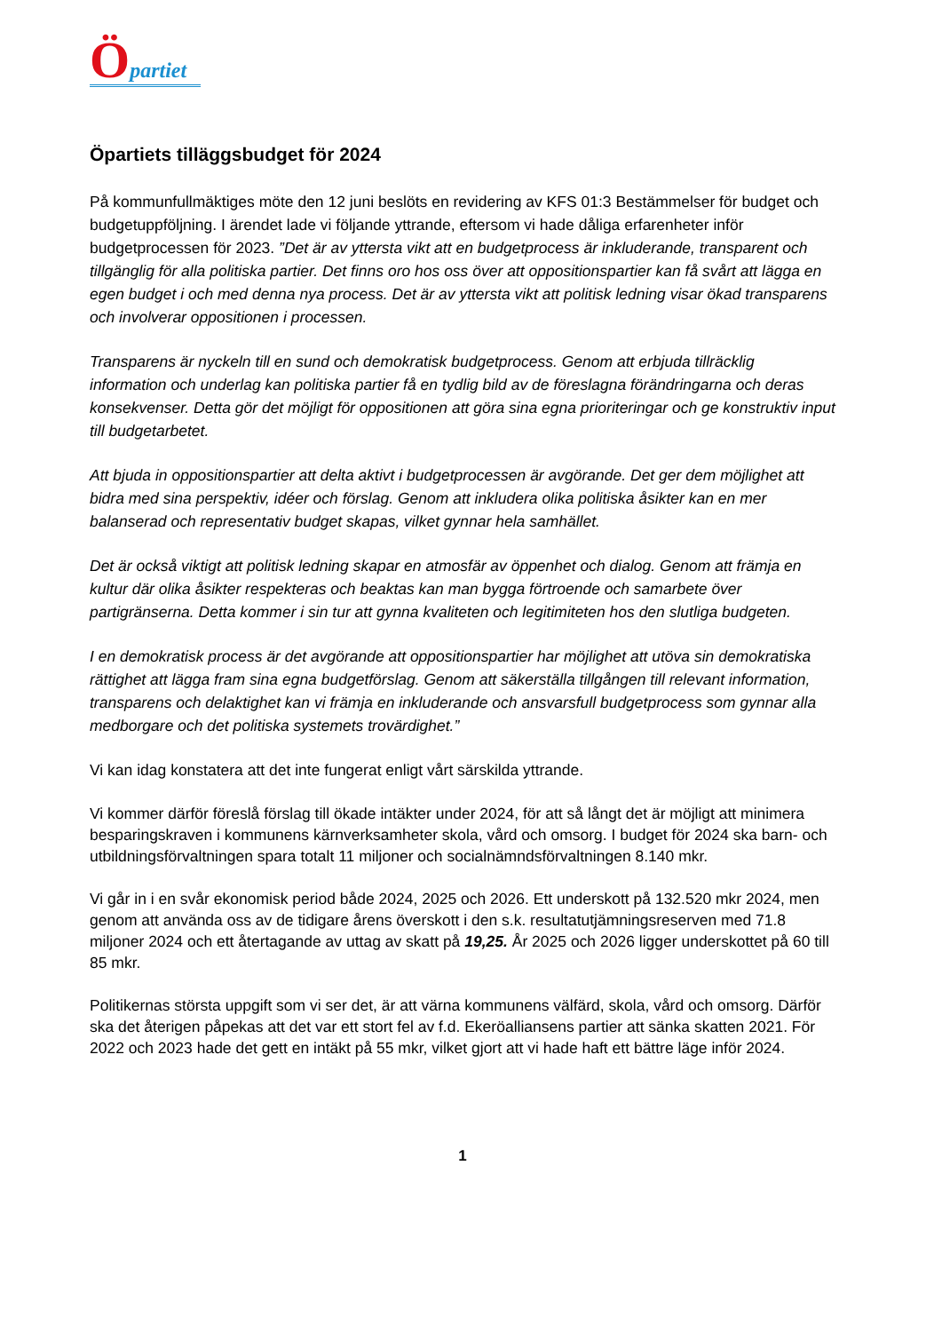Öpartiet
Öpartiets tilläggsbudget för 2024
På kommunfullmäktiges möte den 12 juni beslöts en revidering av KFS 01:3 Bestämmelser för budget och budgetuppföljning. I ärendet lade vi följande yttrande, eftersom vi hade dåliga erfarenheter inför budgetprocessen för 2023. ”Det är av yttersta vikt att en budgetprocess är inkluderande, transparent och tillgänglig för alla politiska partier. Det finns oro hos oss över att oppositionspartier kan få svårt att lägga en egen budget i och med denna nya process. Det är av yttersta vikt att politisk ledning visar ökad transparens och involverar oppositionen i processen.
Transparens är nyckeln till en sund och demokratisk budgetprocess. Genom att erbjuda tillräcklig information och underlag kan politiska partier få en tydlig bild av de föreslagna förändringarna och deras konsekvenser. Detta gör det möjligt för oppositionen att göra sina egna prioriteringar och ge konstruktiv input till budgetarbetet.
Att bjuda in oppositionspartier att delta aktivt i budgetprocessen är avgörande. Det ger dem möjlighet att bidra med sina perspektiv, idéer och förslag. Genom att inkludera olika politiska åsikter kan en mer balanserad och representativ budget skapas, vilket gynnar hela samhället.
Det är också viktigt att politisk ledning skapar en atmosfär av öppenhet och dialog. Genom att främja en kultur där olika åsikter respekteras och beaktas kan man bygga förtroende och samarbete över partigränserna. Detta kommer i sin tur att gynna kvaliteten och legitimiteten hos den slutliga budgeten.
I en demokratisk process är det avgörande att oppositionspartier har möjlighet att utöva sin demokratiska rättighet att lägga fram sina egna budgetförslag. Genom att säkerställa tillgången till relevant information, transparens och delaktighet kan vi främja en inkluderande och ansvarsfull budgetprocess som gynnar alla medborgare och det politiska systemets trovärdighet.”
Vi kan idag konstatera att det inte fungerat enligt vårt särskilda yttrande.
Vi kommer därför föreslå förslag till ökade intäkter under 2024, för att så långt det är möjligt att minimera besparingskraven i kommunens kärnverksamheter skola, vård och omsorg. I budget för 2024 ska barn- och utbildningsförvaltningen spara totalt 11 miljoner och socialnämndsförvaltningen 8.140 mkr.
Vi går in i en svår ekonomisk period både 2024, 2025 och 2026. Ett underskott på 132.520 mkr 2024, men genom att använda oss av de tidigare årens överskott i den s.k. resultatutjämningsreserven med 71.8 miljoner 2024 och ett återtagande av uttag av skatt på 19,25. År 2025 och 2026 ligger underskottet på 60 till 85 mkr.
Politikernas största uppgift som vi ser det, är att värna kommunens välfärd, skola, vård och omsorg. Därför ska det återigen påpekas att det var ett stort fel av f.d. Ekeröalliansens partier att sänka skatten 2021. För 2022 och 2023 hade det gett en intäkt på 55 mkr, vilket gjort att vi hade haft ett bättre läge inför 2024.
1